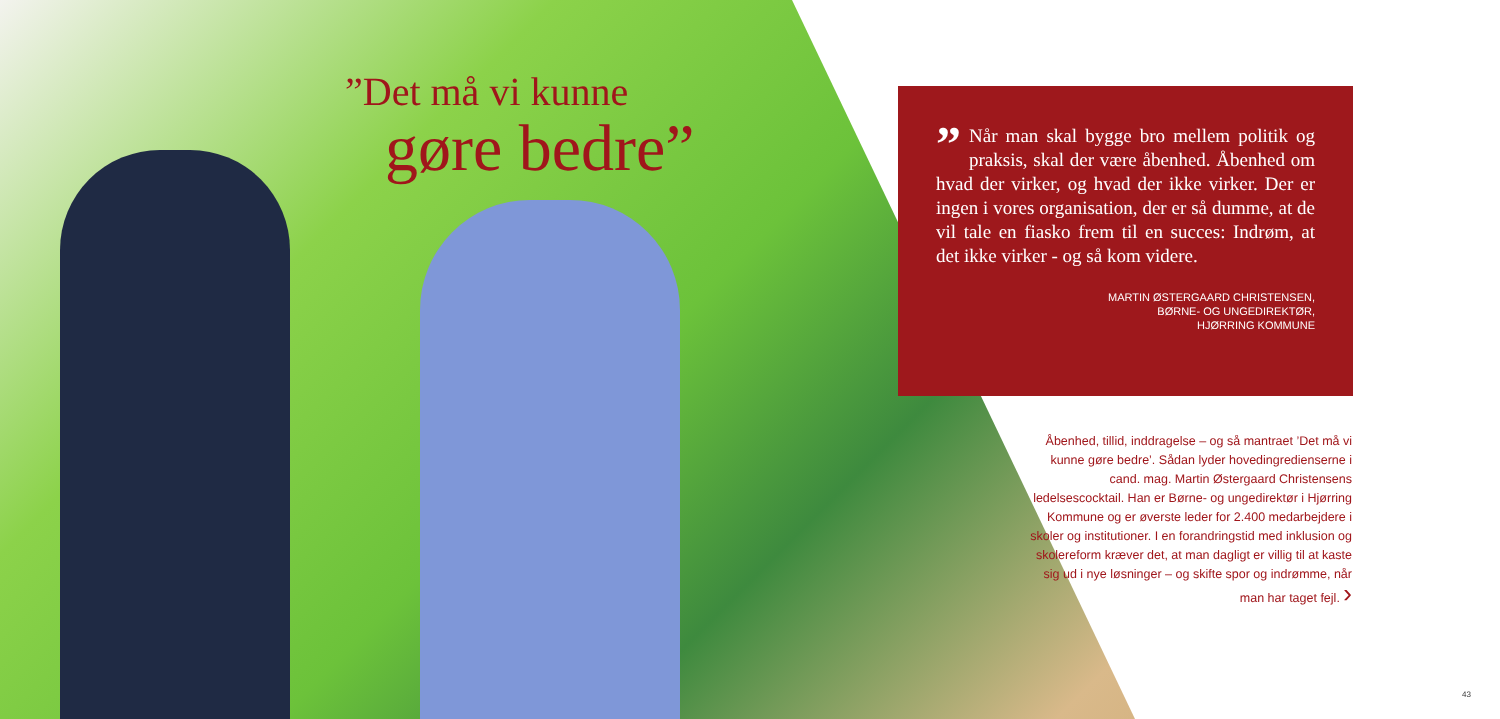”Det må vi kunne
gøre bedre”
” Når man skal bygge bro mellem politik og praksis, skal der være åbenhed. Åbenhed om hvad der virker, og hvad der ikke virker. Der er ingen i vores organisation, der er så dumme, at de vil tale en fiasko frem til en succes: Indrøm, at det ikke virker - og så kom videre.
MARTIN ØSTERGAARD CHRISTENSEN,
BØRNE- OG UNGEDIREKTØR,
HJØRRING KOMMUNE
Åbenhed, tillid, inddragelse – og så mantraet ’Det må vi kunne gøre bedre’. Sådan lyder hovedingredien­serne i cand. mag. Martin Østergaard Christensens ledelsescocktail. Han er Børne- og ungedirektør i Hjørring Kommune og er øverste leder for 2.400 medarbejdere i skoler og institutioner. I en for­andringstid med inklusion og skolereform kræver det, at man dagligt er villig til at ka­ste sig ud i nye løsninger – og skifte spor og indrømme, når man har taget fejl. ›
43